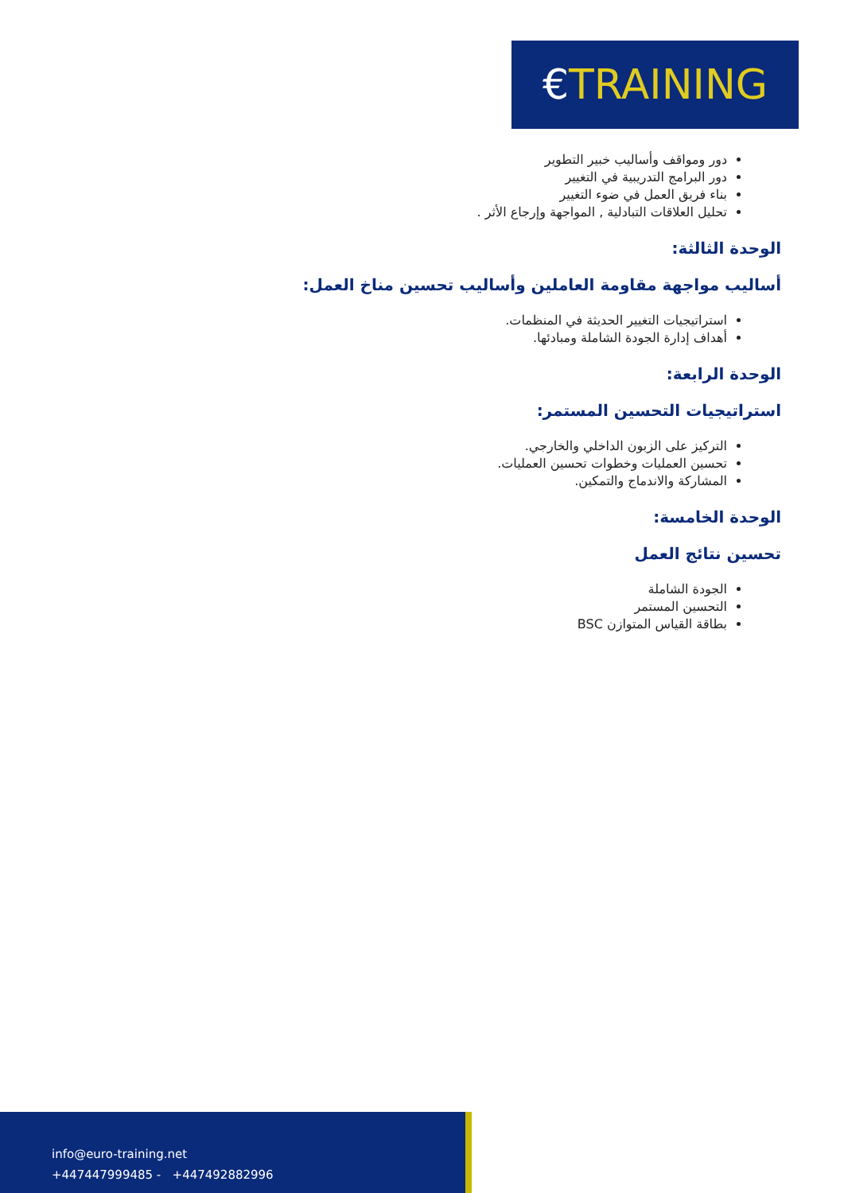€TRAINING
دور ومواقف وأساليب خبير التطوير
دور البرامج التدريبية في التغيير
بناء فريق العمل في ضوء التغيير
تحليل العلاقات التبادلية , المواجهة وإرجاع الأثر .
الوحدة الثالثة:
أساليب مواجهة مقاومة العاملين وأساليب تحسين مناخ العمل:
استراتيجيات التغيير الحديثة في المنظمات.
أهداف إدارة الجودة الشاملة ومبادئها.
الوحدة الرابعة:
استراتيجيات التحسين المستمر:
التركيز على الزبون الداخلي والخارجي.
تحسين العمليات وخطوات تحسين العمليات.
المشاركة والاندماج والتمكين.
الوحدة الخامسة:
تحسين نتائج العمل
الجودة الشاملة
التحسين المستمر
بطاقة القياس المتوازن BSC
info@euro-training.net
+447447999485 - +447492882996